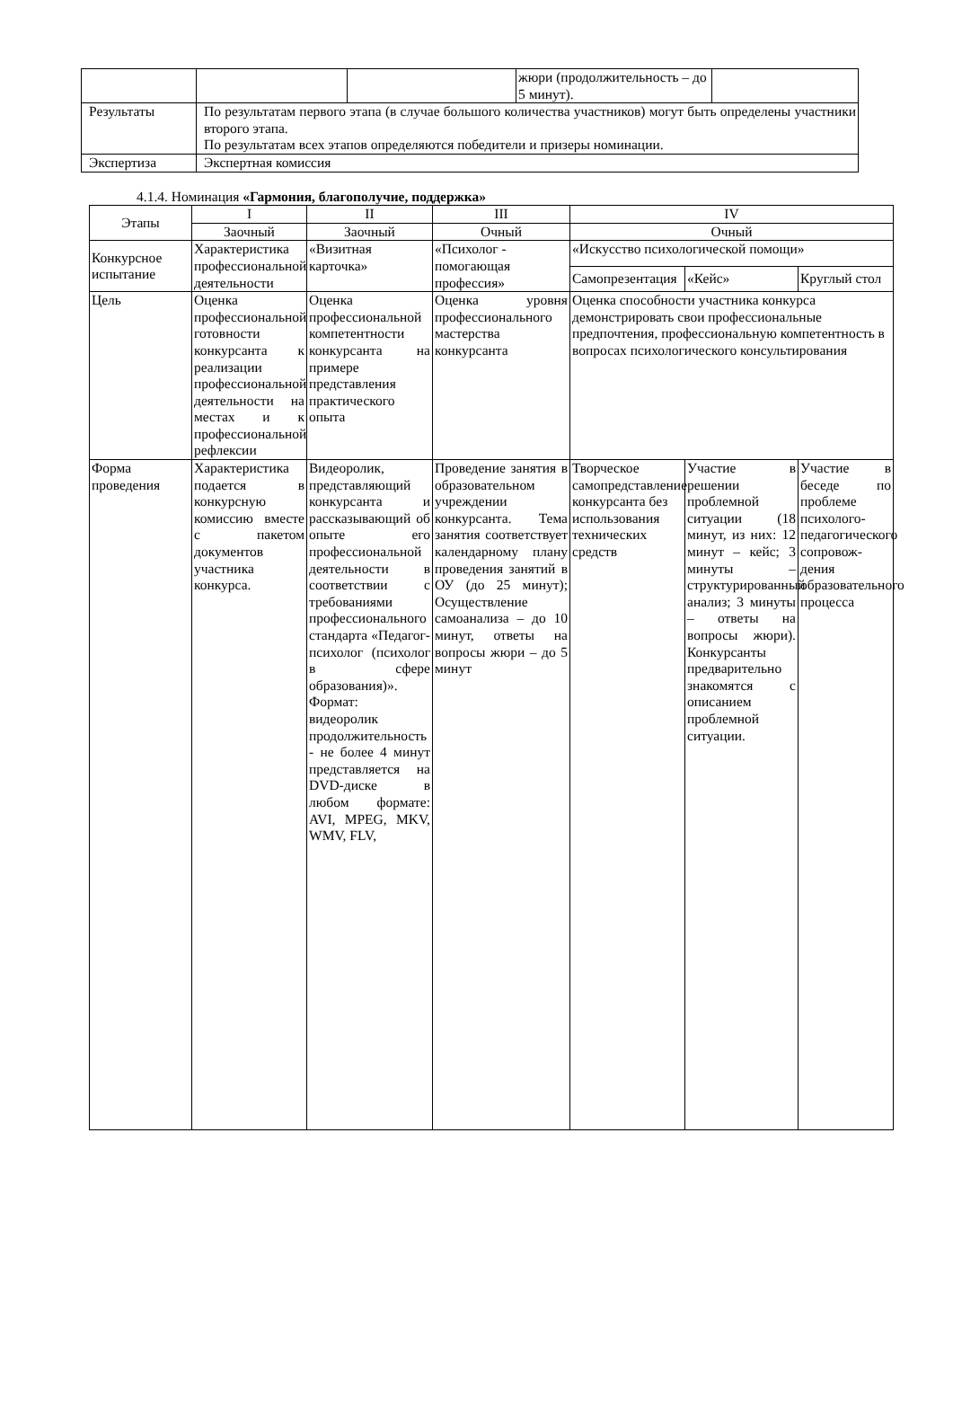| | | | жюри (продолжительность – до 5 минут). | |
| Результаты | По результатам первого этапа (в случае большого количества участников) могут быть определены участники второго этапа. По результатам всех этапов определяются победители и призеры номинации. | | | |
| Экспертиза | Экспертная комиссия | | | |
4.1.4. Номинация «Гармония, благополучие, поддержка»
| Этапы | I | II | III | IV | | |
| --- | --- | --- | --- | --- | --- | --- |
| | Заочный | Заочный | Очный | Очный | | |
| Конкурсное испытание | Характеристика профессиональной деятельности | «Визитная карточка» | «Психолог - помогающая профессия» | «Искусство психологической помощи» | | |
| | | | | Самопрезентация | «Кейс» | Круглый стол |
| Цель | Оценка профессиональной готовности конкурсанта к реализации профессиональной деятельности на местах и к профессиональной рефлексии | Оценка профессиональной компетентности конкурсанта на примере представления практического опыта | Оценка уровня профессионального мастерства конкурсанта | Оценка способности участника конкурса демонстрировать свои профессиональные предпочтения, профессиональную компетентность в вопросах психологического консультирования | | |
| Форма проведения | Характеристика подается в конкурсную комиссию вместе с пакетом документов участника конкурса. | Видеоролик, представляющий конкурсанта и рассказывающий об опыте его профессиональной деятельности в соответствии с требованиями профессионального стандарта «Педагог-психолог (психолог в сфере образования)». Формат: видеоролик продолжительность - не более 4 минут представляется на DVD-диске в любом формате: AVI, MPEG, MKV, WMV, FLV, | Проведение занятия в образовательном учреждении конкурсанта. Тема занятия соответствует календарному плану проведения занятий в ОУ (до 25 минут); Осуществление самоанализа – до 10 минут, ответы на вопросы жюри – до 5 минут | Творческое самопредставление конкурсанта без использования технических средств | Участие в решении проблемной ситуации (18 минут, из них: 12 минут – кейс; 3 минуты – структурированный анализ; 3 минуты – ответы на вопросы жюри). Конкурсанты предварительно знакомятся с описанием проблемной ситуации. | Участие в беседе по проблеме психолого-педагогического сопровож-дения образовательного процесса |